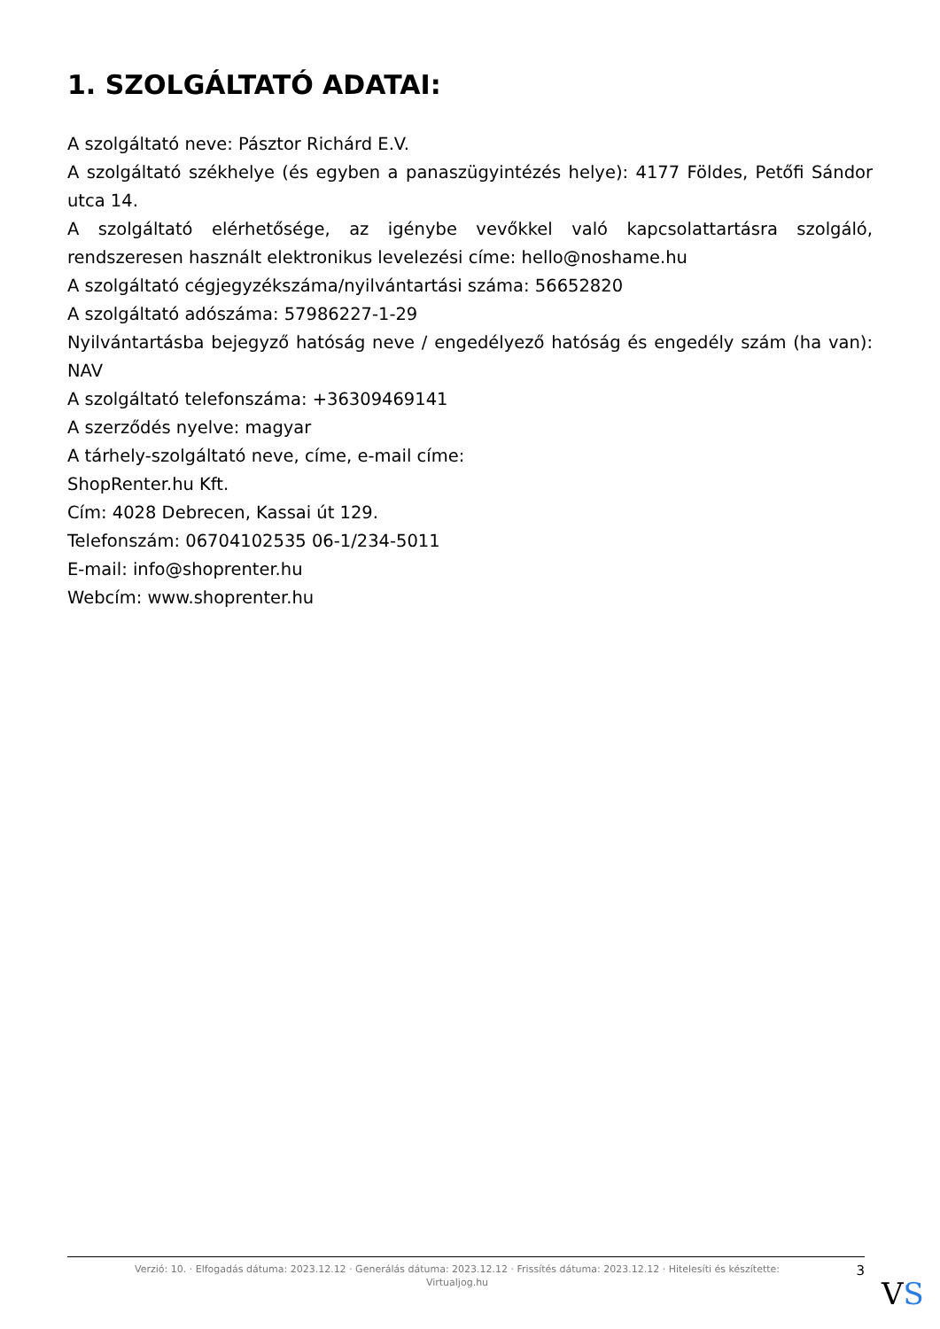1. SZOLGÁLTATÓ ADATAI:
A szolgáltató neve: Pásztor Richárd E.V.
A szolgáltató székhelye (és egyben a panaszügyintézés helye): 4177 Földes, Petőfi Sándor utca 14.
A szolgáltató elérhetősége, az igénybe vevőkkel való kapcsolattartásra szolgáló, rendszeresen használt elektronikus levelezési címe: hello@noshame.hu
A szolgáltató cégjegyzékszáma/nyilvántartási száma: 56652820
A szolgáltató adószáma: 57986227-1-29
Nyilvántartásba bejegyző hatóság neve / engedélyező hatóság és engedély szám (ha van): NAV
A szolgáltató telefonszáma: +36309469141
A szerződés nyelve: magyar
A tárhely-szolgáltató neve, címe, e-mail címe:
ShopRenter.hu Kft.
Cím: 4028 Debrecen, Kassai út 129.
Telefonszám: 06704102535 06-1/234-5011
E-mail: info@shoprenter.hu
Webcím: www.shoprenter.hu
Verzió: 10. · Elfogadás dátuma: 2023.12.12 · Generálás dátuma: 2023.12.12 · Frissítés dátuma: 2023.12.12 · Hitelesíti és készítette: Virtualjog.hu
3
VS